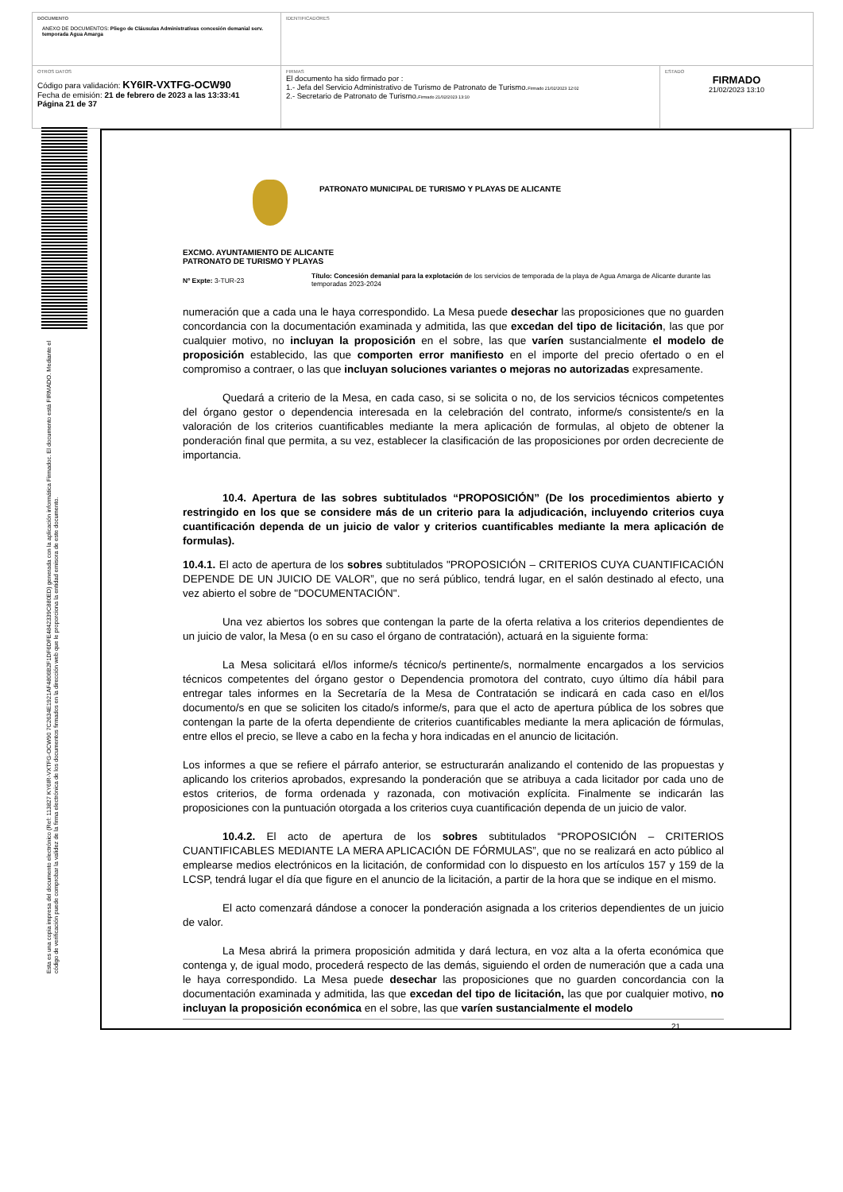| DOCUMENTO ANEXO DE DOCUMENTOS: Pliego de Cláusulas Administrativas concesión demanial serv. temporada Agua Amarga | IDENTIFICADORES | |
| OTROS DATOS Código para validación: KY6IR-VXTFG-OCW90 Fecha de emisión: 21 de febrero de 2023 a las 13:33:41 Página 21 de 37 | FIRMAS El documento ha sido firmado por : 1.- Jefa del Servicio Administrativo de Turismo de Patronato de Turismo. Firmado 21/02/2023 12:02 2.- Secretario de Patronato de Turismo. Firmado 21/02/2023 13:10 | ESTADO FIRMADO 21/02/2023 13:10 |
Esta es una copia impresa del documento electrónico (Ref: 113827 KY6IR-VXTFG-OCW90 7C2634E1921AF4806B2F1DF6DFE4842339C880ED) generada con la aplicación informática Firmadoc. El documento está FIRMADO. Mediante el código de verificación puede comprobar la validez de la firma electrónica de los documentos firmados en la dirección web que le proporciona la entidad emisora de este documento.
PATRONATO MUNICIPAL DE TURISMO Y PLAYAS DE ALICANTE
EXCMO. AYUNTAMIENTO DE ALICANTE
PATRONATO DE TURISMO Y PLAYAS
Nº Expte: 3-TUR-23
Título: Concesión demanial para la explotación de los servicios de temporada de la playa de Agua Amarga de Alicante durante las temporadas 2023-2024
numeración que a cada una le haya correspondido. La Mesa puede desechar las proposiciones que no guarden concordancia con la documentación examinada y admitida, las que excedan del tipo de licitación, las que por cualquier motivo, no incluyan la proposición en el sobre, las que varíen sustancialmente el modelo de proposición establecido, las que comporten error manifiesto en el importe del precio ofertado o en el compromiso a contraer, o las que incluyan soluciones variantes o mejoras no autorizadas expresamente.
Quedará a criterio de la Mesa, en cada caso, si se solicita o no, de los servicios técnicos competentes del órgano gestor o dependencia interesada en la celebración del contrato, informe/s consistente/s en la valoración de los criterios cuantificables mediante la mera aplicación de formulas, al objeto de obtener la ponderación final que permita, a su vez, establecer la clasificación de las proposiciones por orden decreciente de importancia.
10.4. Apertura de las sobres subtitulados “PROPOSICIÓN” (De los procedimientos abierto y restringido en los que se considere más de un criterio para la adjudicación, incluyendo criterios cuya cuantificación dependa de un juicio de valor y criterios cuantificables mediante la mera aplicación de formulas).
10.4.1. El acto de apertura de los sobres subtitulados "PROPOSICIÓN – CRITERIOS CUYA CUANTIFICACIÓN DEPENDE DE UN JUICIO DE VALOR”, que no será público, tendrá lugar, en el salón destinado al efecto, una vez abierto el sobre de "DOCUMENTACIÓN".
Una vez abiertos los sobres que contengan la parte de la oferta relativa a los criterios dependientes de un juicio de valor, la Mesa (o en su caso el órgano de contratación), actuará en la siguiente forma:
La Mesa solicitará el/los informe/s técnico/s pertinente/s, normalmente encargados a los servicios técnicos competentes del órgano gestor o Dependencia promotora del contrato, cuyo último día hábil para entregar tales informes en la Secretaría de la Mesa de Contratación se indicará en cada caso en el/los documento/s en que se soliciten los citado/s informe/s, para que el acto de apertura pública de los sobres que contengan la parte de la oferta dependiente de criterios cuantificables mediante la mera aplicación de fórmulas, entre ellos el precio, se lleve a cabo en la fecha y hora indicadas en el anuncio de licitación.
Los informes a que se refiere el párrafo anterior, se estructurarán analizando el contenido de las propuestas y aplicando los criterios aprobados, expresando la ponderación que se atribuya a cada licitador por cada uno de estos criterios, de forma ordenada y razonada, con motivación explícita. Finalmente se indicarán las proposiciones con la puntuación otorgada a los criterios cuya cuantificación dependa de un juicio de valor.
10.4.2. El acto de apertura de los sobres subtitulados “PROPOSICIÓN – CRITERIOS CUANTIFICABLES MEDIANTE LA MERA APLICACIÓN DE FÓRMULAS”, que no se realizará en acto público al emplearse medios electrónicos en la licitación, de conformidad con lo dispuesto en los artículos 157 y 159 de la LCSP, tendrá lugar el día que figure en el anuncio de la licitación, a partir de la hora que se indique en el mismo.
El acto comenzará dándose a conocer la ponderación asignada a los criterios dependientes de un juicio de valor.
La Mesa abrirá la primera proposición admitida y dará lectura, en voz alta a la oferta económica que contenga y, de igual modo, procederá respecto de las demás, siguiendo el orden de numeración que a cada una le haya correspondido. La Mesa puede desechar las proposiciones que no guarden concordancia con la documentación examinada y admitida, las que excedan del tipo de licitación, las que por cualquier motivo, no incluyan la proposición económica en el sobre, las que varíen sustancialmente el modelo
21